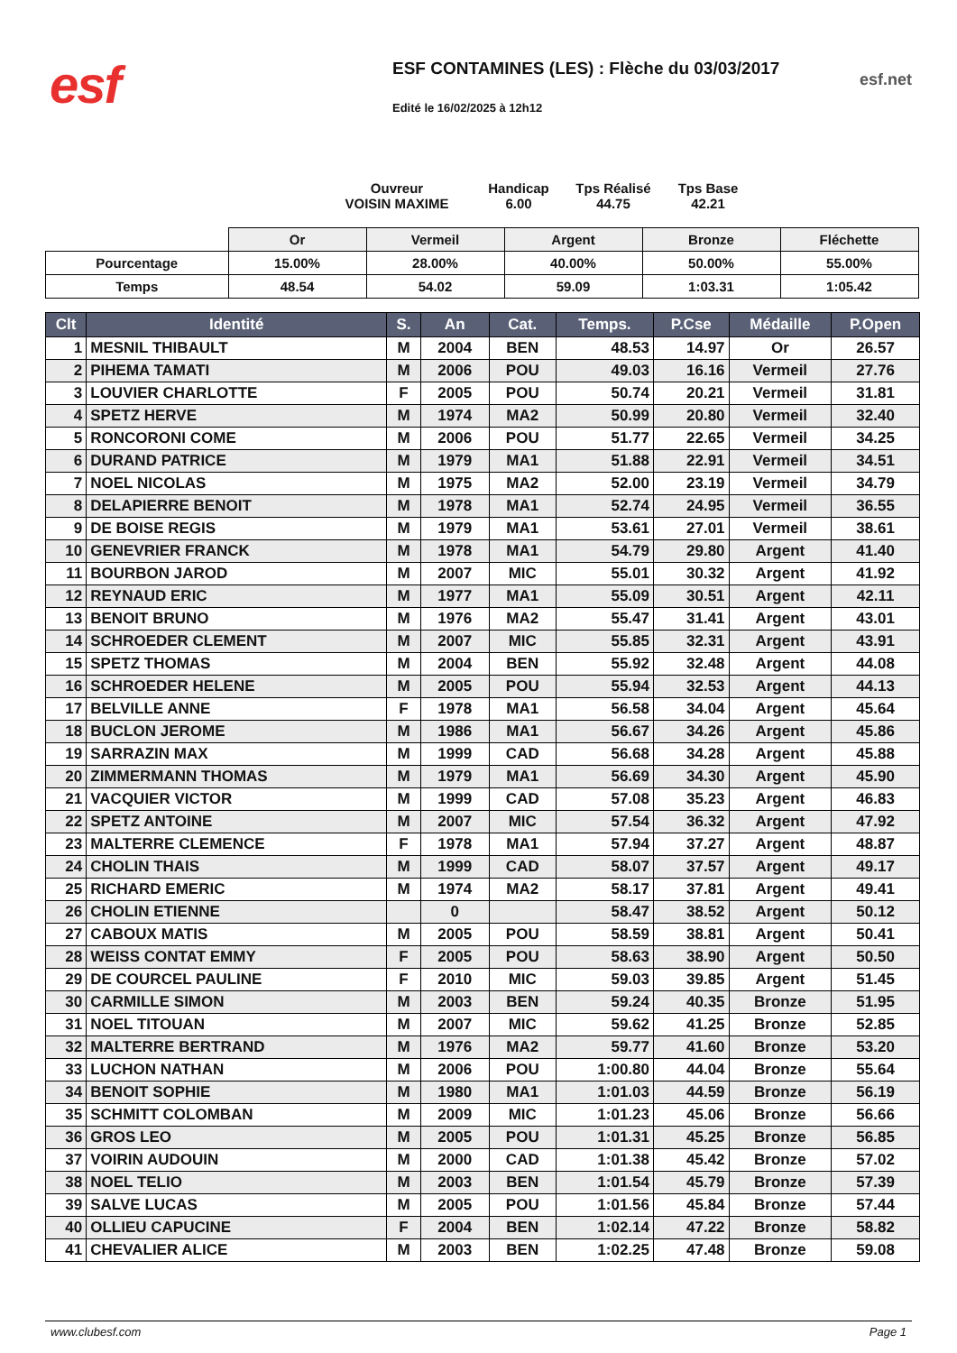esf
ESF CONTAMINES (LES) : Flèche du 03/03/2017
Edité le 16/02/2025 à 12h12
esf.net
Ouvreur
VOISIN MAXIME
Handicap
6.00
Tps Réalisé
44.75
Tps Base
42.21
| | Or | Vermeil | Argent | Bronze | Fléchette |
| --- | --- | --- | --- | --- | --- |
| Pourcentage | 15.00% | 28.00% | 40.00% | 50.00% | 55.00% |
| Temps | 48.54 | 54.02 | 59.09 | 1:03.31 | 1:05.42 |
| Clt | Identité | S. | An | Cat. | Temps. | P.Cse | Médaille | P.Open |
| --- | --- | --- | --- | --- | --- | --- | --- | --- |
| 1 | MESNIL THIBAULT | M | 2004 | BEN | 48.53 | 14.97 | Or | 26.57 |
| 2 | PIHEMA TAMATI | M | 2006 | POU | 49.03 | 16.16 | Vermeil | 27.76 |
| 3 | LOUVIER CHARLOTTE | F | 2005 | POU | 50.74 | 20.21 | Vermeil | 31.81 |
| 4 | SPETZ HERVE | M | 1974 | MA2 | 50.99 | 20.80 | Vermeil | 32.40 |
| 5 | RONCORONI COME | M | 2006 | POU | 51.77 | 22.65 | Vermeil | 34.25 |
| 6 | DURAND PATRICE | M | 1979 | MA1 | 51.88 | 22.91 | Vermeil | 34.51 |
| 7 | NOEL NICOLAS | M | 1975 | MA2 | 52.00 | 23.19 | Vermeil | 34.79 |
| 8 | DELAPIERRE BENOIT | M | 1978 | MA1 | 52.74 | 24.95 | Vermeil | 36.55 |
| 9 | DE BOISE REGIS | M | 1979 | MA1 | 53.61 | 27.01 | Vermeil | 38.61 |
| 10 | GENEVRIER FRANCK | M | 1978 | MA1 | 54.79 | 29.80 | Argent | 41.40 |
| 11 | BOURBON JAROD | M | 2007 | MIC | 55.01 | 30.32 | Argent | 41.92 |
| 12 | REYNAUD ERIC | M | 1977 | MA1 | 55.09 | 30.51 | Argent | 42.11 |
| 13 | BENOIT BRUNO | M | 1976 | MA2 | 55.47 | 31.41 | Argent | 43.01 |
| 14 | SCHROEDER CLEMENT | M | 2007 | MIC | 55.85 | 32.31 | Argent | 43.91 |
| 15 | SPETZ THOMAS | M | 2004 | BEN | 55.92 | 32.48 | Argent | 44.08 |
| 16 | SCHROEDER HELENE | M | 2005 | POU | 55.94 | 32.53 | Argent | 44.13 |
| 17 | BELVILLE ANNE | F | 1978 | MA1 | 56.58 | 34.04 | Argent | 45.64 |
| 18 | BUCLON JEROME | M | 1986 | MA1 | 56.67 | 34.26 | Argent | 45.86 |
| 19 | SARRAZIN MAX | M | 1999 | CAD | 56.68 | 34.28 | Argent | 45.88 |
| 20 | ZIMMERMANN THOMAS | M | 1979 | MA1 | 56.69 | 34.30 | Argent | 45.90 |
| 21 | VACQUIER VICTOR | M | 1999 | CAD | 57.08 | 35.23 | Argent | 46.83 |
| 22 | SPETZ ANTOINE | M | 2007 | MIC | 57.54 | 36.32 | Argent | 47.92 |
| 23 | MALTERRE CLEMENCE | F | 1978 | MA1 | 57.94 | 37.27 | Argent | 48.87 |
| 24 | CHOLIN THAIS | M | 1999 | CAD | 58.07 | 37.57 | Argent | 49.17 |
| 25 | RICHARD EMERIC | M | 1974 | MA2 | 58.17 | 37.81 | Argent | 49.41 |
| 26 | CHOLIN ETIENNE | | 0 | | 58.47 | 38.52 | Argent | 50.12 |
| 27 | CABOUX MATIS | M | 2005 | POU | 58.59 | 38.81 | Argent | 50.41 |
| 28 | WEISS CONTAT EMMY | F | 2005 | POU | 58.63 | 38.90 | Argent | 50.50 |
| 29 | DE COURCEL PAULINE | F | 2010 | MIC | 59.03 | 39.85 | Argent | 51.45 |
| 30 | CARMILLE SIMON | M | 2003 | BEN | 59.24 | 40.35 | Bronze | 51.95 |
| 31 | NOEL TITOUAN | M | 2007 | MIC | 59.62 | 41.25 | Bronze | 52.85 |
| 32 | MALTERRE BERTRAND | M | 1976 | MA2 | 59.77 | 41.60 | Bronze | 53.20 |
| 33 | LUCHON NATHAN | M | 2006 | POU | 1:00.80 | 44.04 | Bronze | 55.64 |
| 34 | BENOIT SOPHIE | M | 1980 | MA1 | 1:01.03 | 44.59 | Bronze | 56.19 |
| 35 | SCHMITT COLOMBAN | M | 2009 | MIC | 1:01.23 | 45.06 | Bronze | 56.66 |
| 36 | GROS LEO | M | 2005 | POU | 1:01.31 | 45.25 | Bronze | 56.85 |
| 37 | VOIRIN AUDOUIN | M | 2000 | CAD | 1:01.38 | 45.42 | Bronze | 57.02 |
| 38 | NOEL TELIO | M | 2003 | BEN | 1:01.54 | 45.79 | Bronze | 57.39 |
| 39 | SALVE LUCAS | M | 2005 | POU | 1:01.56 | 45.84 | Bronze | 57.44 |
| 40 | OLLIEU CAPUCINE | F | 2004 | BEN | 1:02.14 | 47.22 | Bronze | 58.82 |
| 41 | CHEVALIER ALICE | M | 2003 | BEN | 1:02.25 | 47.48 | Bronze | 59.08 |
www.clubesf.com Page 1